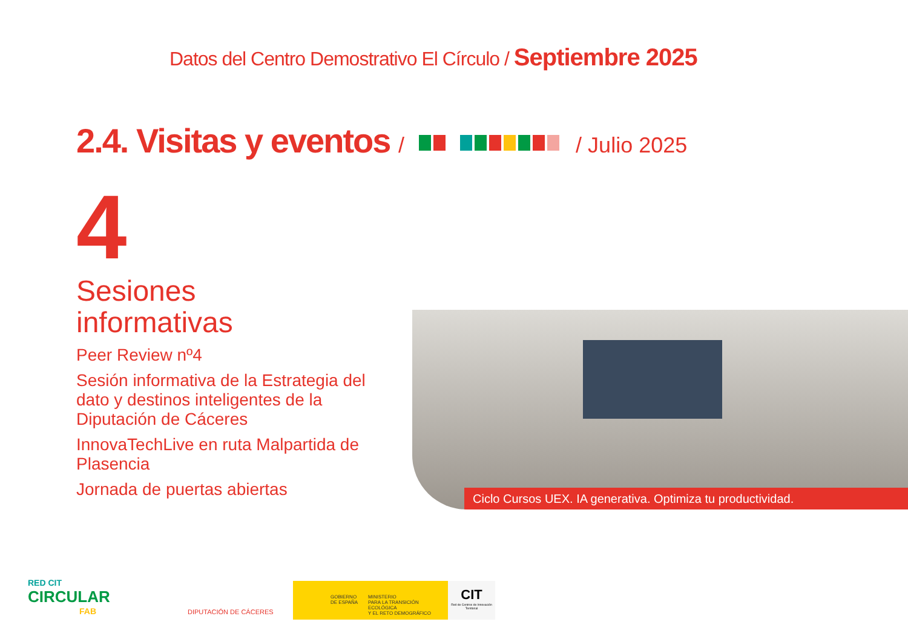Datos del Centro Demostrativo El Círculo / Septiembre 2025
2.4. Visitas y eventos / EL CIRCULO / Julio 2025
4
Sesiones
informativas
Peer Review nº4
Sesión informativa de la Estrategia del dato y destinos inteligentes de la Diputación de Cáceres
InnovaTechLive en ruta Malpartida de Plasencia
Jornada de puertas abiertas
Ciclo Cursos UEX. IA generativa. Optimiza tu productividad.
RED CIT
CIRCULAR
FAB
DIPUTACIÓN DE CÁCERES
GOBIERNO
DE ESPAÑA
MINISTERIO
PARA LA TRANSICIÓN ECOLÓGICA
Y EL RETO DEMOGRÁFICO
CIT
Red de Centros de Innovación Territorial